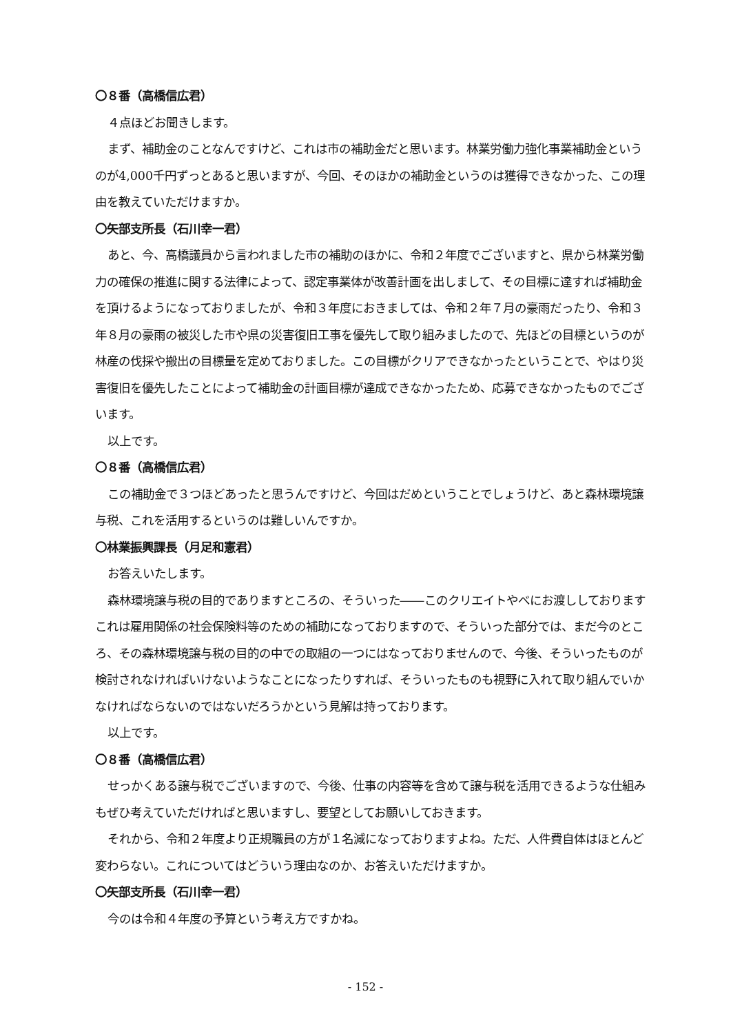〇８番（高橋信広君）
４点ほどお聞きします。
まず、補助金のことなんですけど、これは市の補助金だと思います。林業労働力強化事業補助金というのが4,000千円ずっとあると思いますが、今回、そのほかの補助金というのは獲得できなかった、この理由を教えていただけますか。
〇矢部支所長（石川幸一君）
あと、今、高橋議員から言われました市の補助のほかに、令和２年度でございますと、県から林業労働力の確保の推進に関する法律によって、認定事業体が改善計画を出しまして、その目標に達すれば補助金を頂けるようになっておりましたが、令和３年度におきましては、令和２年７月の豪雨だったり、令和３年８月の豪雨の被災した市や県の災害復旧工事を優先して取り組みましたので、先ほどの目標というのが林産の伐採や搬出の目標量を定めておりました。この目標がクリアできなかったということで、やはり災害復旧を優先したことによって補助金の計画目標が達成できなかったため、応募できなかったものでございます。
以上です。
〇８番（高橋信広君）
この補助金で３つほどあったと思うんですけど、今回はだめということでしょうけど、あと森林環境譲与税、これを活用するというのは難しいんですか。
〇林業振興課長（月足和憲君）
お答えいたします。
森林環境譲与税の目的でありますところの、そういった――このクリエイトやべにお渡ししておりますこれは雇用関係の社会保険料等のための補助になっておりますので、そういった部分では、まだ今のところ、その森林環境譲与税の目的の中での取組の一つにはなっておりませんので、今後、そういったものが検討されなければいけないようなことになったりすれば、そういったものも視野に入れて取り組んでいかなければならないのではないだろうかという見解は持っております。
以上です。
〇８番（高橋信広君）
せっかくある譲与税でございますので、今後、仕事の内容等を含めて譲与税を活用できるような仕組みもぜひ考えていただければと思いますし、要望としてお願いしておきます。
それから、令和２年度より正規職員の方が１名減になっておりますよね。ただ、人件費自体はほとんど変わらない。これについてはどういう理由なのか、お答えいただけますか。
〇矢部支所長（石川幸一君）
今のは令和４年度の予算という考え方ですかね。
- 152 -